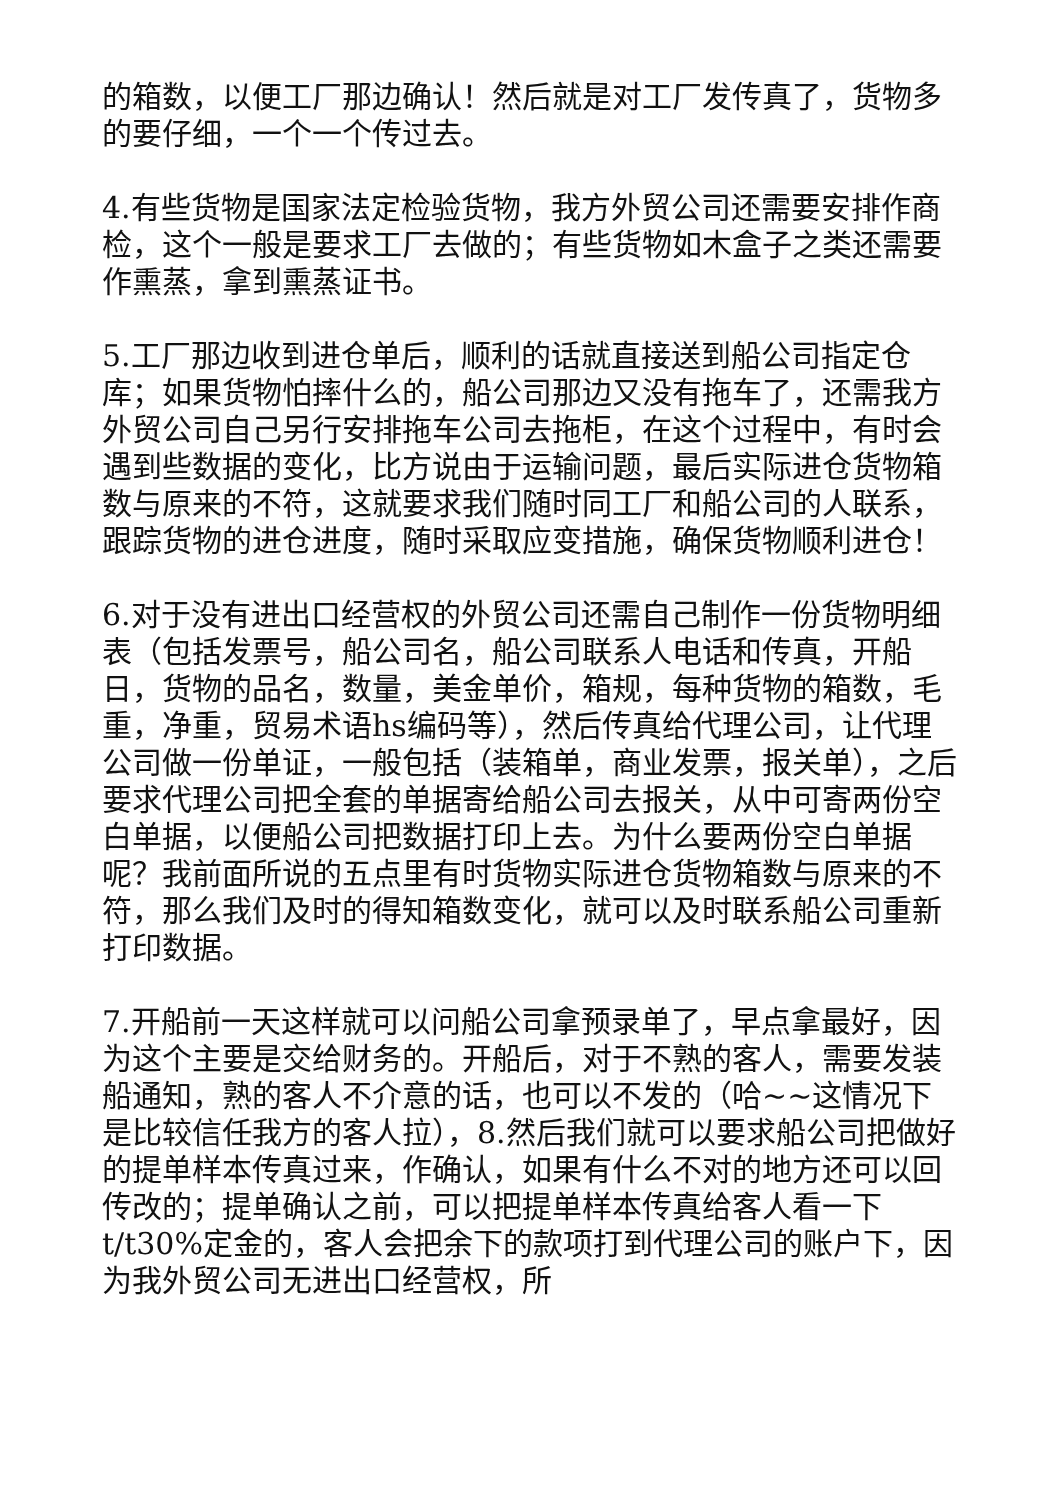的箱数，以便工厂那边确认！然后就是对工厂发传真了，货物多的要仔细，一个一个传过去。
4.有些货物是国家法定检验货物，我方外贸公司还需要安排作商检，这个一般是要求工厂去做的；有些货物如木盒子之类还需要作熏蒸，拿到熏蒸证书。
5.工厂那边收到进仓单后，顺利的话就直接送到船公司指定仓库；如果货物怕摔什么的，船公司那边又没有拖车了，还需我方外贸公司自己另行安排拖车公司去拖柜，在这个过程中，有时会遇到些数据的变化，比方说由于运输问题，最后实际进仓货物箱数与原来的不符，这就要求我们随时同工厂和船公司的人联系，跟踪货物的进仓进度，随时采取应变措施，确保货物顺利进仓！
6.对于没有进出口经营权的外贸公司还需自己制作一份货物明细表（包括发票号，船公司名，船公司联系人电话和传真，开船日，货物的品名，数量，美金单价，箱规，每种货物的箱数，毛重，净重，贸易术语hs编码等），然后传真给代理公司，让代理公司做一份单证，一般包括（装箱单，商业发票，报关单），之后要求代理公司把全套的单据寄给船公司去报关，从中可寄两份空白单据，以便船公司把数据打印上去。为什么要两份空白单据呢？我前面所说的五点里有时货物实际进仓货物箱数与原来的不符，那么我们及时的得知箱数变化，就可以及时联系船公司重新打印数据。
7.开船前一天这样就可以问船公司拿预录单了，早点拿最好，因为这个主要是交给财务的。开船后，对于不熟的客人，需要发装船通知，熟的客人不介意的话，也可以不发的（哈~~这情况下是比较信任我方的客人拉），8.然后我们就可以要求船公司把做好的提单样本传真过来，作确认，如果有什么不对的地方还可以回传改的；提单确认之前，可以把提单样本传真给客人看一下t/t30%定金的，客人会把余下的款项打到代理公司的账户下，因为我外贸公司无进出口经营权，所